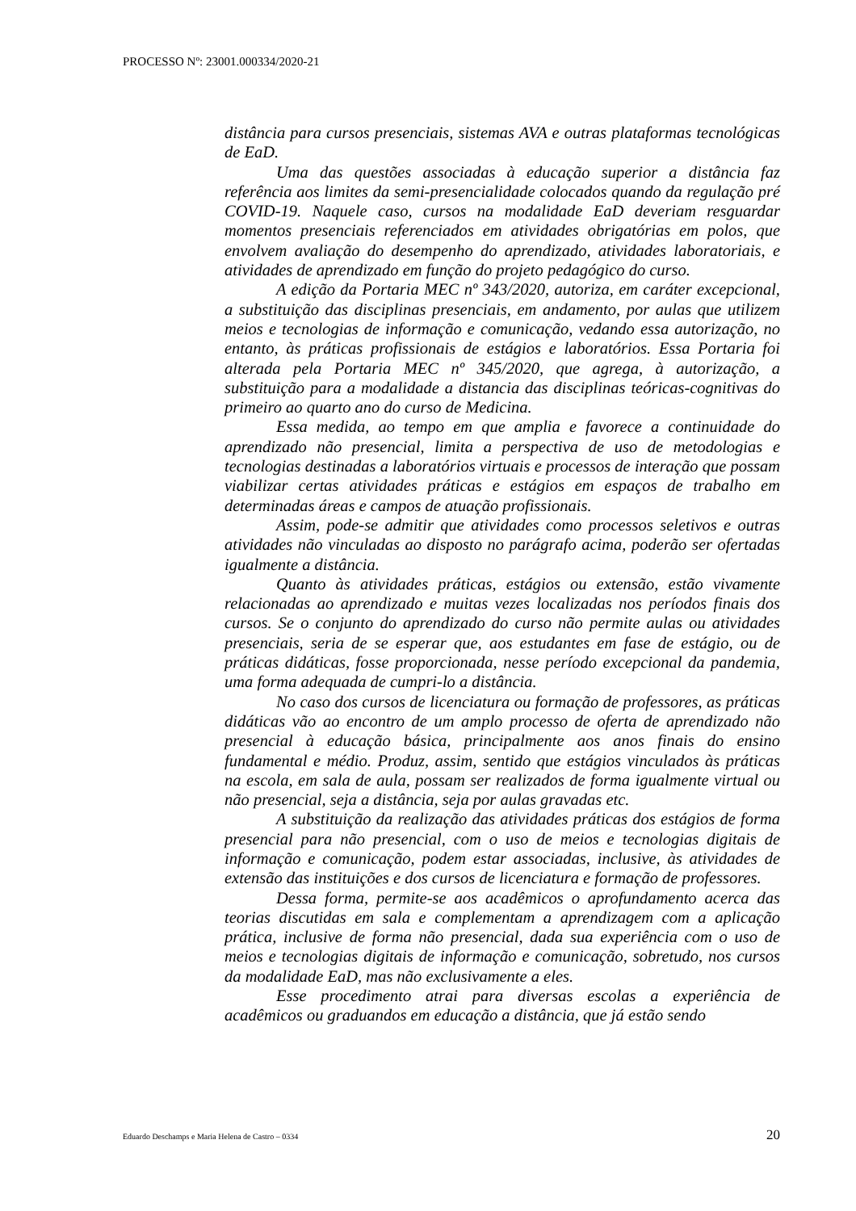PROCESSO Nº: 23001.000334/2020-21
distância para cursos presenciais, sistemas AVA e outras plataformas tecnológicas de EaD.
Uma das questões associadas à educação superior a distância faz referência aos limites da semi-presencialidade colocados quando da regulação pré COVID-19. Naquele caso, cursos na modalidade EaD deveriam resguardar momentos presenciais referenciados em atividades obrigatórias em polos, que envolvem avaliação do desempenho do aprendizado, atividades laboratoriais, e atividades de aprendizado em função do projeto pedagógico do curso.
A edição da Portaria MEC nº 343/2020, autoriza, em caráter excepcional, a substituição das disciplinas presenciais, em andamento, por aulas que utilizem meios e tecnologias de informação e comunicação, vedando essa autorização, no entanto, às práticas profissionais de estágios e laboratórios. Essa Portaria foi alterada pela Portaria MEC nº 345/2020, que agrega, à autorização, a substituição para a modalidade a distancia das disciplinas teóricas-cognitivas do primeiro ao quarto ano do curso de Medicina.
Essa medida, ao tempo em que amplia e favorece a continuidade do aprendizado não presencial, limita a perspectiva de uso de metodologias e tecnologias destinadas a laboratórios virtuais e processos de interação que possam viabilizar certas atividades práticas e estágios em espaços de trabalho em determinadas áreas e campos de atuação profissionais.
Assim, pode-se admitir que atividades como processos seletivos e outras atividades não vinculadas ao disposto no parágrafo acima, poderão ser ofertadas igualmente a distância.
Quanto às atividades práticas, estágios ou extensão, estão vivamente relacionadas ao aprendizado e muitas vezes localizadas nos períodos finais dos cursos. Se o conjunto do aprendizado do curso não permite aulas ou atividades presenciais, seria de se esperar que, aos estudantes em fase de estágio, ou de práticas didáticas, fosse proporcionada, nesse período excepcional da pandemia, uma forma adequada de cumpri-lo a distância.
No caso dos cursos de licenciatura ou formação de professores, as práticas didáticas vão ao encontro de um amplo processo de oferta de aprendizado não presencial à educação básica, principalmente aos anos finais do ensino fundamental e médio. Produz, assim, sentido que estágios vinculados às práticas na escola, em sala de aula, possam ser realizados de forma igualmente virtual ou não presencial, seja a distância, seja por aulas gravadas etc.
A substituição da realização das atividades práticas dos estágios de forma presencial para não presencial, com o uso de meios e tecnologias digitais de informação e comunicação, podem estar associadas, inclusive, às atividades de extensão das instituições e dos cursos de licenciatura e formação de professores.
Dessa forma, permite-se aos acadêmicos o aprofundamento acerca das teorias discutidas em sala e complementam a aprendizagem com a aplicação prática, inclusive de forma não presencial, dada sua experiência com o uso de meios e tecnologias digitais de informação e comunicação, sobretudo, nos cursos da modalidade EaD, mas não exclusivamente a eles.
Esse procedimento atrai para diversas escolas a experiência de acadêmicos ou graduandos em educação a distância, que já estão sendo
Eduardo Deschamps e Maria Helena de Castro – 0334 20